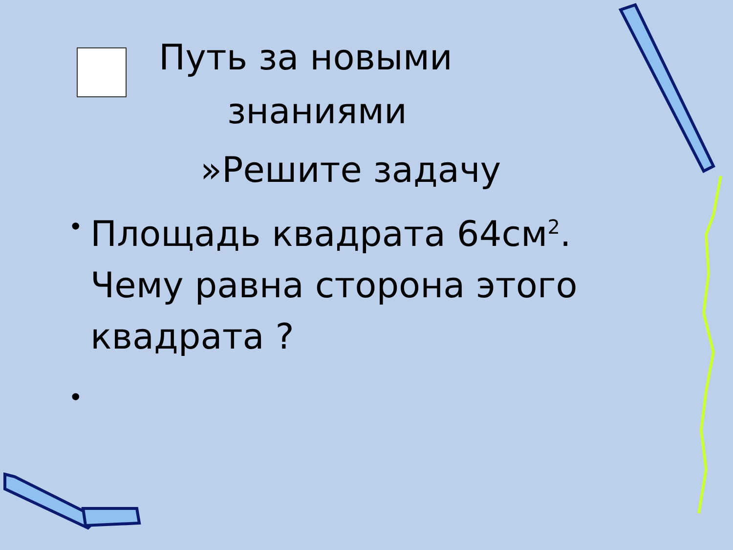Путь за новыми
знаниями
»Решите задачу
•
Площадь квадрата 64см<sup>2</sup>. Чему равна сторона этого квадрата ?
•